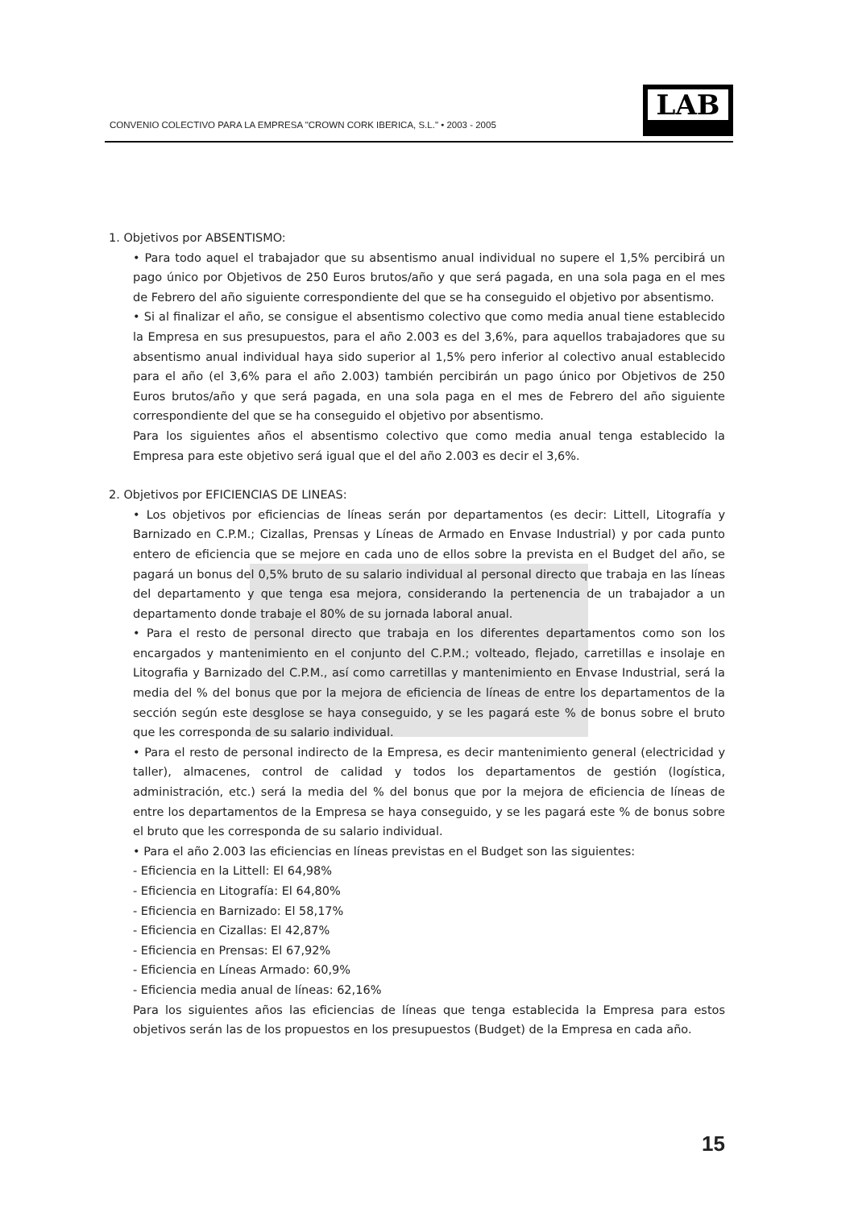CONVENIO COLECTIVO PARA LA EMPRESA "CROWN CORK IBERICA, S.L." • 2003 - 2005
LAB
1. Objetivos por ABSENTISMO:
• Para todo aquel el trabajador que su absentismo anual individual no supere el 1,5% percibirá un pago único por Objetivos de 250 Euros brutos/año y que será pagada, en una sola paga en el mes de Febrero del año siguiente correspondiente del que se ha conseguido el objetivo por absentismo.
• Si al finalizar el año, se consigue el absentismo colectivo que como media anual tiene establecido la Empresa en sus presupuestos, para el año 2.003 es del 3,6%, para aquellos trabajadores que su absentismo anual individual haya sido superior al 1,5% pero inferior al colectivo anual establecido para el año (el 3,6% para el año 2.003) también percibirán un pago único por Objetivos de 250 Euros brutos/año y que será pagada, en una sola paga en el mes de Febrero del año siguiente correspondiente del que se ha conseguido el objetivo por absentismo.
Para los siguientes años el absentismo colectivo que como media anual tenga establecido la Empresa para este objetivo será igual que el del año 2.003 es decir el 3,6%.
2. Objetivos por EFICIENCIAS DE LINEAS:
• Los objetivos por eficiencias de líneas serán por departamentos (es decir: Littell, Litografía y Barnizado en C.P.M.; Cizallas, Prensas y Líneas de Armado en Envase Industrial) y por cada punto entero de eficiencia que se mejore en cada uno de ellos sobre la prevista en el Budget del año, se pagará un bonus del 0,5% bruto de su salario individual al personal directo que trabaja en las líneas del departamento y que tenga esa mejora, considerando la pertenencia de un trabajador a un departamento donde trabaje el 80% de su jornada laboral anual.
• Para el resto de personal directo que trabaja en los diferentes departamentos como son los encargados y mantenimiento en el conjunto del C.P.M.; volteado, flejado, carretillas e insolaje en Litografia y Barnizado del C.P.M., así como carretillas y mantenimiento en Envase Industrial, será la media del % del bonus que por la mejora de eficiencia de líneas de entre los departamentos de la sección según este desglose se haya conseguido, y se les pagará este % de bonus sobre el bruto que les corresponda de su salario individual.
• Para el resto de personal indirecto de la Empresa, es decir mantenimiento general (electricidad y taller), almacenes, control de calidad y todos los departamentos de gestión (logística, administración, etc.) será la media del % del bonus que por la mejora de eficiencia de líneas de entre los departamentos de la Empresa se haya conseguido, y se les pagará este % de bonus sobre el bruto que les corresponda de su salario individual.
• Para el año 2.003 las eficiencias en líneas previstas en el Budget son las siguientes:
- Eficiencia en la Littell: El 64,98%
- Eficiencia en Litografía: El 64,80%
- Eficiencia en Barnizado: El 58,17%
- Eficiencia en Cizallas: El 42,87%
- Eficiencia en Prensas: El 67,92%
- Eficiencia en Líneas Armado: 60,9%
- Eficiencia media anual de líneas: 62,16%
Para los siguientes años las eficiencias de líneas que tenga establecida la Empresa para estos objetivos serán las de los propuestos en los presupuestos (Budget) de la Empresa en cada año.
15